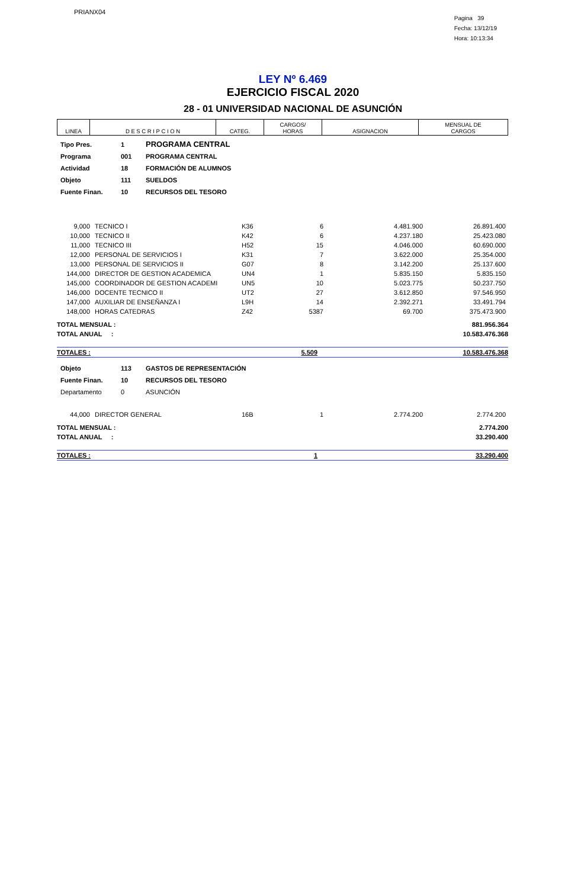PRIANX04
Pagina 39
Fecha: 13/12/19
Hora: 10:13:34
LEY Nº 6.469
EJERCICIO FISCAL 2020
28 - 01 UNIVERSIDAD NACIONAL DE ASUNCIÓN
| LINEA | D E S C R I P C I O N | CATEG. | CARGOS/ HORAS | ASIGNACION | MENSUAL DE CARGOS |
| Tipo Pres. | 1 | PROGRAMA CENTRAL |
| Programa | 001 | PROGRAMA CENTRAL |
| Actividad | 18 | FORMACIÓN DE ALUMNOS |
| Objeto | 111 | SUELDOS |
| Fuente Finan. | 10 | RECURSOS DEL TESORO |
| 9,000 | TECNICO I | K36 | 6 | 4.481.900 | 26.891.400 |
| 10,000 | TECNICO II | K42 | 6 | 4.237.180 | 25.423.080 |
| 11,000 | TECNICO III | H52 | 15 | 4.046.000 | 60.690.000 |
| 12,000 | PERSONAL DE SERVICIOS I | K31 | 7 | 3.622.000 | 25.354.000 |
| 13,000 | PERSONAL DE SERVICIOS II | G07 | 8 | 3.142.200 | 25.137.600 |
| 144,000 | DIRECTOR DE GESTION ACADEMICA | UN4 | 1 | 5.835.150 | 5.835.150 |
| 145,000 | COORDINADOR DE GESTION ACADEMI | UN5 | 10 | 5.023.775 | 50.237.750 |
| 146,000 | DOCENTE TECNICO II | UT2 | 27 | 3.612.850 | 97.546.950 |
| 147,000 | AUXILIAR DE ENSEÑANZA I | L9H | 14 | 2.392.271 | 33.491.794 |
| 148,000 | HORAS CATEDRAS | Z42 | 5387 | 69.700 | 375.473.900 |
| TOTAL MENSUAL : | 881.956.364 |
| TOTAL ANUAL : | 10.583.476.368 |
| TOTALES : | 5.509 | 10.583.476.368 |
| Objeto | 113 | GASTOS DE REPRESENTACIÓN |
| Fuente Finan. | 10 | RECURSOS DEL TESORO |
| Departamento | 0 | ASUNCIÓN |
| 44,000 | DIRECTOR GENERAL | 16B | 1 | 2.774.200 | 2.774.200 |
| TOTAL MENSUAL : | 2.774.200 |
| TOTAL ANUAL : | 33.290.400 |
| TOTALES : | 1 | 33.290.400 |